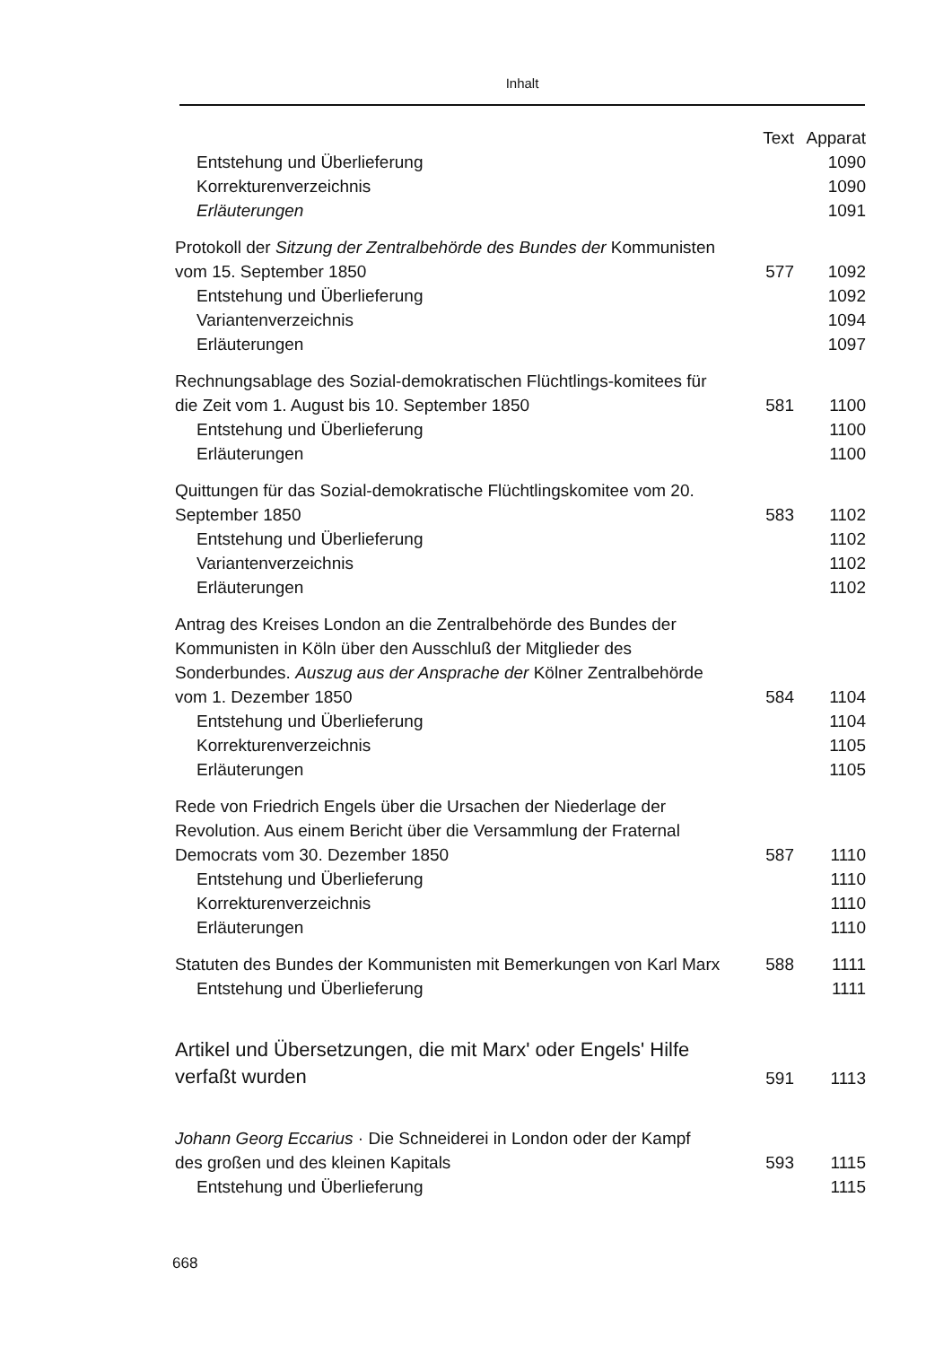Inhalt
| | Text | Apparat |
| --- | --- | --- |
| Entstehung und Überlieferung | | 1090 |
| Korrekturenverzeichnis | | 1090 |
| Erläuterungen | | 1091 |
| Protokoll der Sitzung der Zentralbehörde des Bundes der Kommunisten vom 15. September 1850 | 577 | 1092 |
| Entstehung und Überlieferung | | 1092 |
| Variantenverzeichnis | | 1094 |
| Erläuterungen | | 1097 |
| Rechnungsablage des Sozial-demokratischen Flüchtlings-komitees für die Zeit vom 1. August bis 10. September 1850 | 581 | 1100 |
| Entstehung und Überlieferung | | 1100 |
| Erläuterungen | | 1100 |
| Quittungen für das Sozial-demokratische Flüchtlingskomitee vom 20. September 1850 | 583 | 1102 |
| Entstehung und Überlieferung | | 1102 |
| Variantenverzeichnis | | 1102 |
| Erläuterungen | | 1102 |
| Antrag des Kreises London an die Zentralbehörde des Bundes der Kommunisten in Köln über den Ausschluß der Mitglieder des Sonderbundes. Auszug aus der Ansprache der Kölner Zentralbehörde vom 1. Dezember 1850 | 584 | 1104 |
| Entstehung und Überlieferung | | 1104 |
| Korrekturenverzeichnis | | 1105 |
| Erläuterungen | | 1105 |
| Rede von Friedrich Engels über die Ursachen der Niederlage der Revolution. Aus einem Bericht über die Versammlung der Fraternal Democrats vom 30. Dezember 1850 | 587 | 1110 |
| Entstehung und Überlieferung | | 1110 |
| Korrekturenverzeichnis | | 1110 |
| Erläuterungen | | 1110 |
| Statuten des Bundes der Kommunisten mit Bemerkungen von Karl Marx | 588 | 1111 |
| Entstehung und Überlieferung | | 1111 |
| Artikel und Übersetzungen, die mit Marx' oder Engels' Hilfe verfaßt wurden | 591 | 1113 |
| Johann Georg Eccarius · Die Schneiderei in London oder der Kampf des großen und des kleinen Kapitals | 593 | 1115 |
| Entstehung und Überlieferung | | 1115 |
668